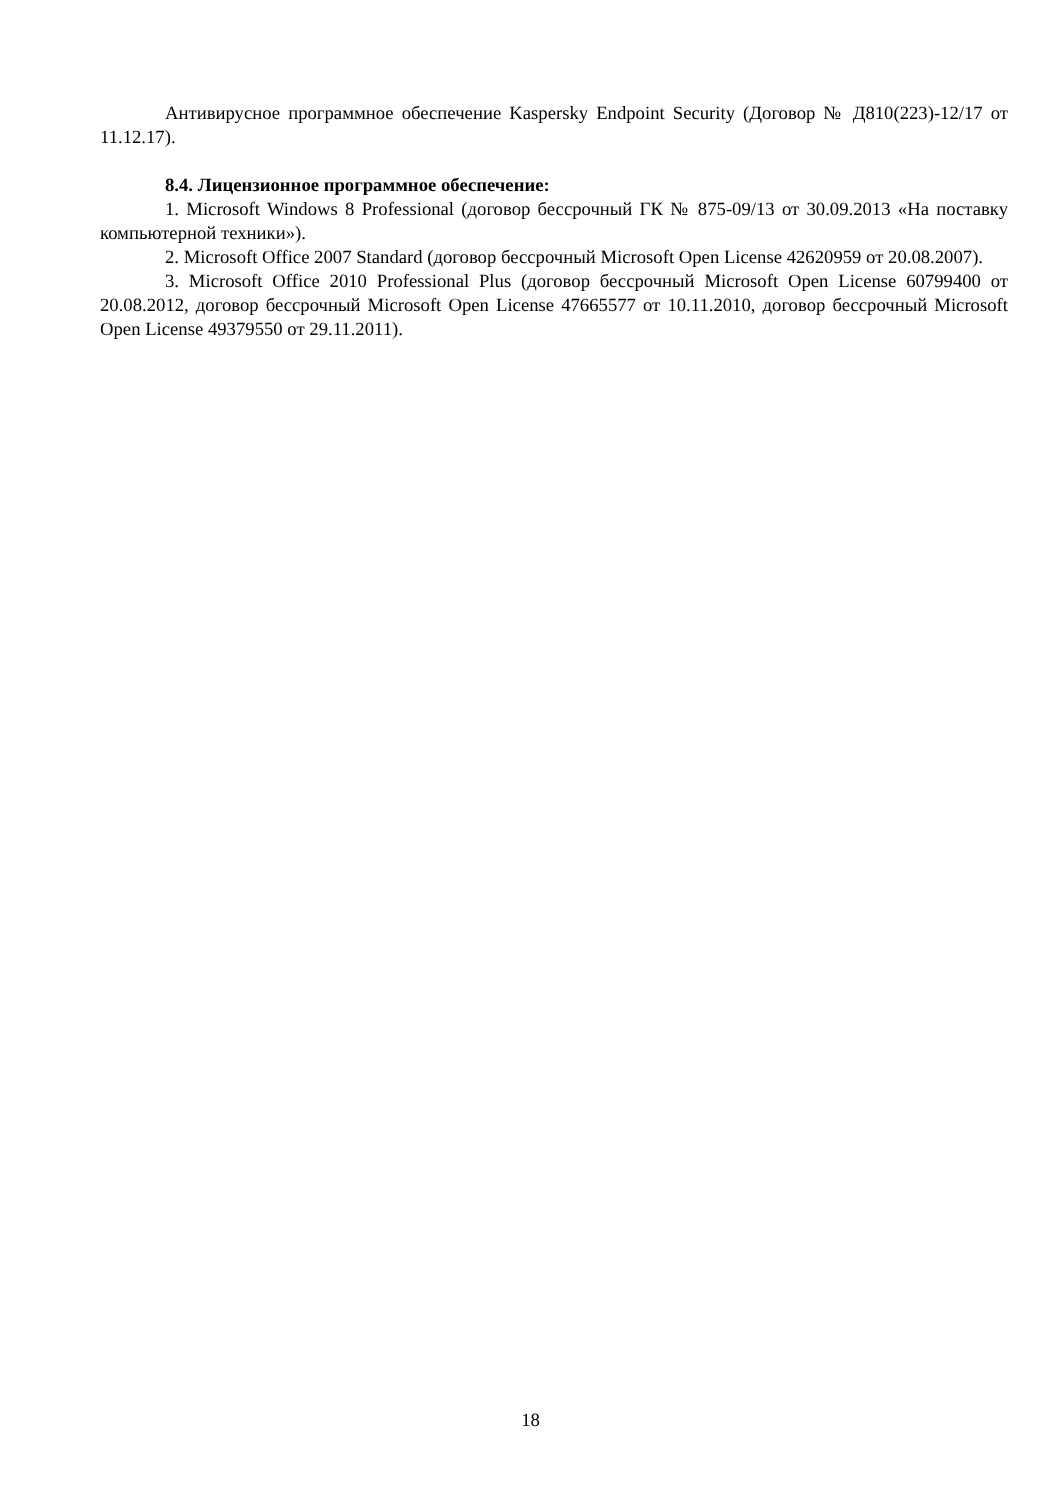Антивирусное программное обеспечение Kaspersky Endpoint Security (Договор № Д810(223)-12/17 от 11.12.17).
8.4. Лицензионное программное обеспечение:
1. Microsoft Windows 8 Professional (договор бессрочный ГК № 875-09/13 от 30.09.2013 «На поставку компьютерной техники»).
2. Microsoft Office 2007 Standard (договор бессрочный Microsoft Open License 42620959 от 20.08.2007).
3. Microsoft Office 2010 Professional Plus (договор бессрочный Microsoft Open License 60799400 от 20.08.2012, договор бессрочный Microsoft Open License 47665577 от 10.11.2010, договор бессрочный Microsoft Open License 49379550 от 29.11.2011).
18